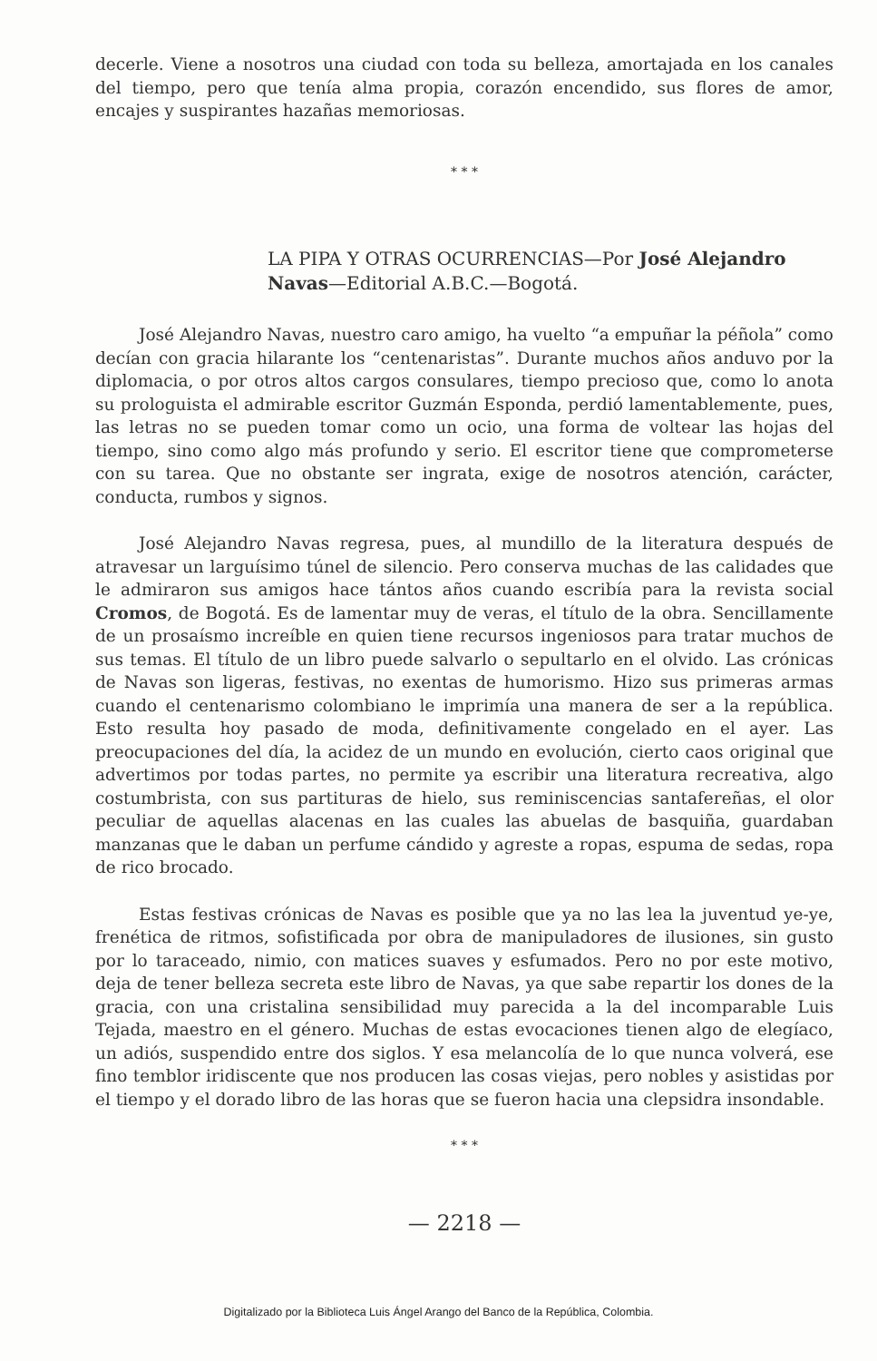decerle. Viene a nosotros una ciudad con toda su belleza, amortajada en los canales del tiempo, pero que tenía alma propia, corazón encendido, sus flores de amor, encajes y suspirantes hazañas memoriosas.
* * *
LA PIPA Y OTRAS OCURRENCIAS—Por José Alejandro Navas—Editorial A.B.C.—Bogotá.
José Alejandro Navas, nuestro caro amigo, ha vuelto “a empuñar la péñola” como decían con gracia hilarante los “centenaristas”. Durante muchos años anduvo por la diplomacia, o por otros altos cargos consulares, tiempo precioso que, como lo anota su prologuista el admirable escritor Guzmán Esponda, perdió lamentablemente, pues, las letras no se pueden tomar como un ocio, una forma de voltear las hojas del tiempo, sino como algo más profundo y serio. El escritor tiene que comprometerse con su tarea. Que no obstante ser ingrata, exige de nosotros atención, carácter, conducta, rumbos y signos.
José Alejandro Navas regresa, pues, al mundillo de la literatura después de atravesar un larguísimo túnel de silencio. Pero conserva muchas de las calidades que le admiraron sus amigos hace tántos años cuando escribía para la revista social Cromos, de Bogotá. Es de lamentar muy de veras, el título de la obra. Sencillamente de un prosaísmo increíble en quien tiene recursos ingeniosos para tratar muchos de sus temas. El título de un libro puede salvarlo o sepultarlo en el olvido. Las crónicas de Navas son ligeras, festivas, no exentas de humorismo. Hizo sus primeras armas cuando el centenarismo colombiano le imprimía una manera de ser a la república. Esto resulta hoy pasado de moda, definitivamente congelado en el ayer. Las preocupaciones del día, la acidez de un mundo en evolución, cierto caos original que advertimos por todas partes, no permite ya escribir una literatura recreativa, algo costumbrista, con sus partituras de hielo, sus reminiscencias santafereñas, el olor peculiar de aquellas alacenas en las cuales las abuelas de basquiña, guardaban manzanas que le daban un perfume cándido y agreste a ropas, espuma de sedas, ropa de rico brocado.
Estas festivas crónicas de Navas es posible que ya no las lea la juventud ye-ye, frenética de ritmos, sofistificada por obra de manipuladores de ilusiones, sin gusto por lo taraceado, nimio, con matices suaves y esfumados. Pero no por este motivo, deja de tener belleza secreta este libro de Navas, ya que sabe repartir los dones de la gracia, con una cristalina sensibilidad muy parecida a la del incomparable Luis Tejada, maestro en el género. Muchas de estas evocaciones tienen algo de elegíaco, un adiós, suspendido entre dos siglos. Y esa melancolía de lo que nunca volverá, ese fino temblor iridiscente que nos producen las cosas viejas, pero nobles y asistidas por el tiempo y el dorado libro de las horas que se fueron hacia una clepsidra insondable.
* * *
— 2218 —
Digitalizado por la Biblioteca Luis Ángel Arango del Banco de la República, Colombia.